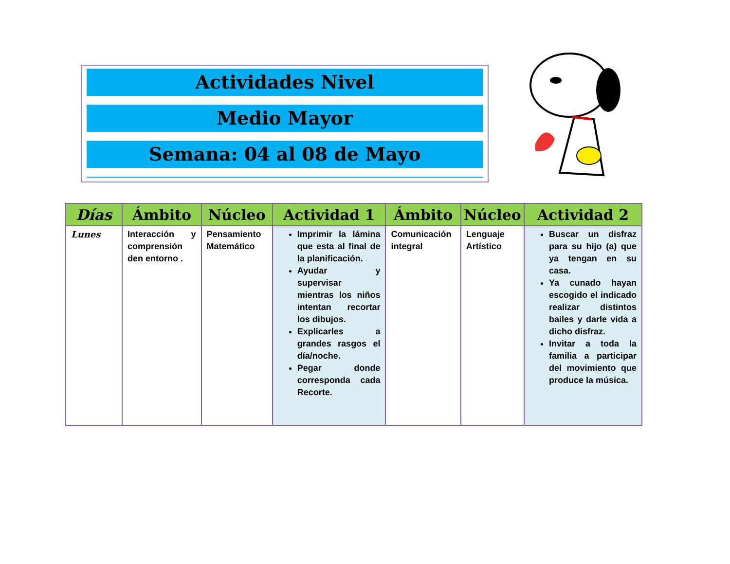Actividades Nivel
Medio Mayor
Semana: 04 al 08 de Mayo
| Días | Ámbito | Núcleo | Actividad 1 | Ámbito | Núcleo | Actividad 2 |
| --- | --- | --- | --- | --- | --- | --- |
| Lunes | Interacción y comprensión den entorno . | Pensamiento Matemático | Imprimir la lámina que esta al final de la planificación. Ayudar y supervisar mientras los niños intentan recortar los dibujos. Explicarles a grandes rasgos el día/noche. Pegar donde corresponda cada Recorte. | Comunicación integral | Lenguaje Artístico | Buscar un disfraz para su hijo (a) que ya tengan en su casa. Ya cunado hayan escogido el indicado realizar distintos bailes y darle vida a dicho disfraz. Invitar a toda la familia a participar del movimiento que produce la música. |